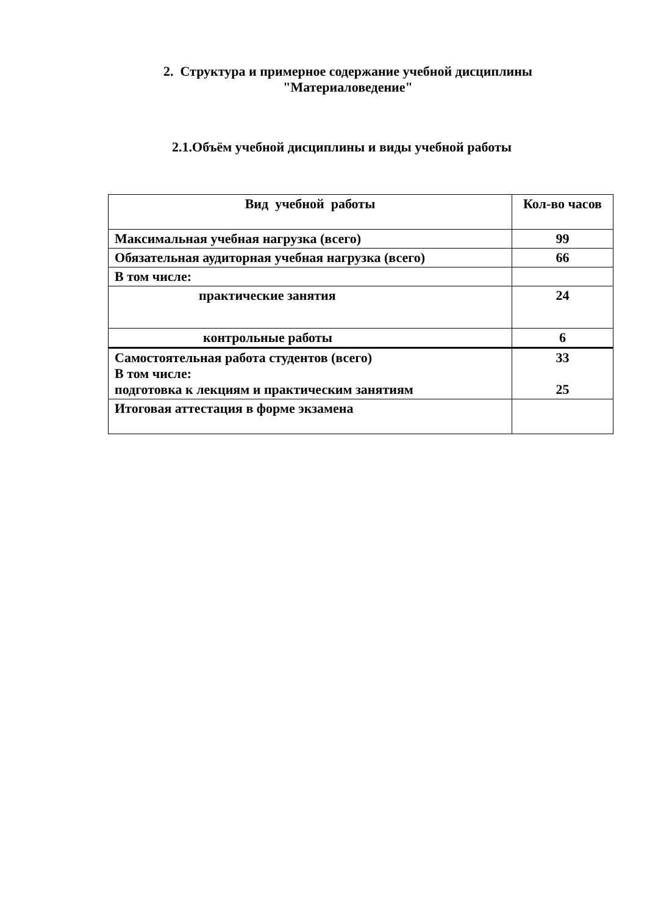2. Структура и примерное содержание учебной дисциплины
"Материаловедение"
2.1.Объём учебной дисциплины и виды учебной работы
| Вид учебной работы | Кол-во часов |
| --- | --- |
| Максимальная учебная нагрузка (всего) | 99 |
| Обязательная аудиторная учебная нагрузка (всего) | 66 |
| В том числе: | |
| практические занятия | 24 |
| контрольные работы | 6 |
| Самостоятельная работа студентов (всего) В том числе: подготовка к лекциям и практическим занятиям | 33 25 |
| Итоговая аттестация в форме экзамена | |